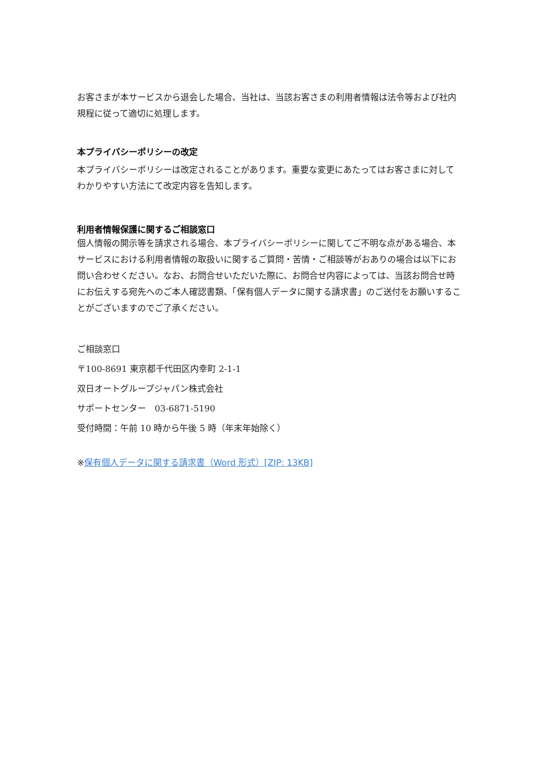お客さまが本サービスから退会した場合、当社は、当該お客さまの利用者情報は法令等および社内規程に従って適切に処理します。
本プライバシーポリシーの改定
本プライバシーポリシーは改定されることがあります。重要な変更にあたってはお客さまに対してわかりやすい方法にて改定内容を告知します。
利用者情報保護に関するご相談窓口
個人情報の開示等を請求される場合、本プライバシーポリシーに関してご不明な点がある場合、本サービスにおける利用者情報の取扱いに関するご質問・苦情・ご相談等がおありの場合は以下にお問い合わせください。なお、お問合せいただいた際に、お問合せ内容によっては、当該お問合せ時にお伝えする宛先へのご本人確認書類、「保有個人データに関する請求書」のご送付をお願いすることがございますのでご了承ください。
ご相談窓口
〒100-8691 東京都千代田区内幸町 2-1-1
双日オートグループジャパン株式会社
サポートセンター　03-6871-5190
受付時間：午前 10 時から午後 5 時（年末年始除く）
※保有個人データに関する請求書（Word 形式）[ZIP: 13KB]